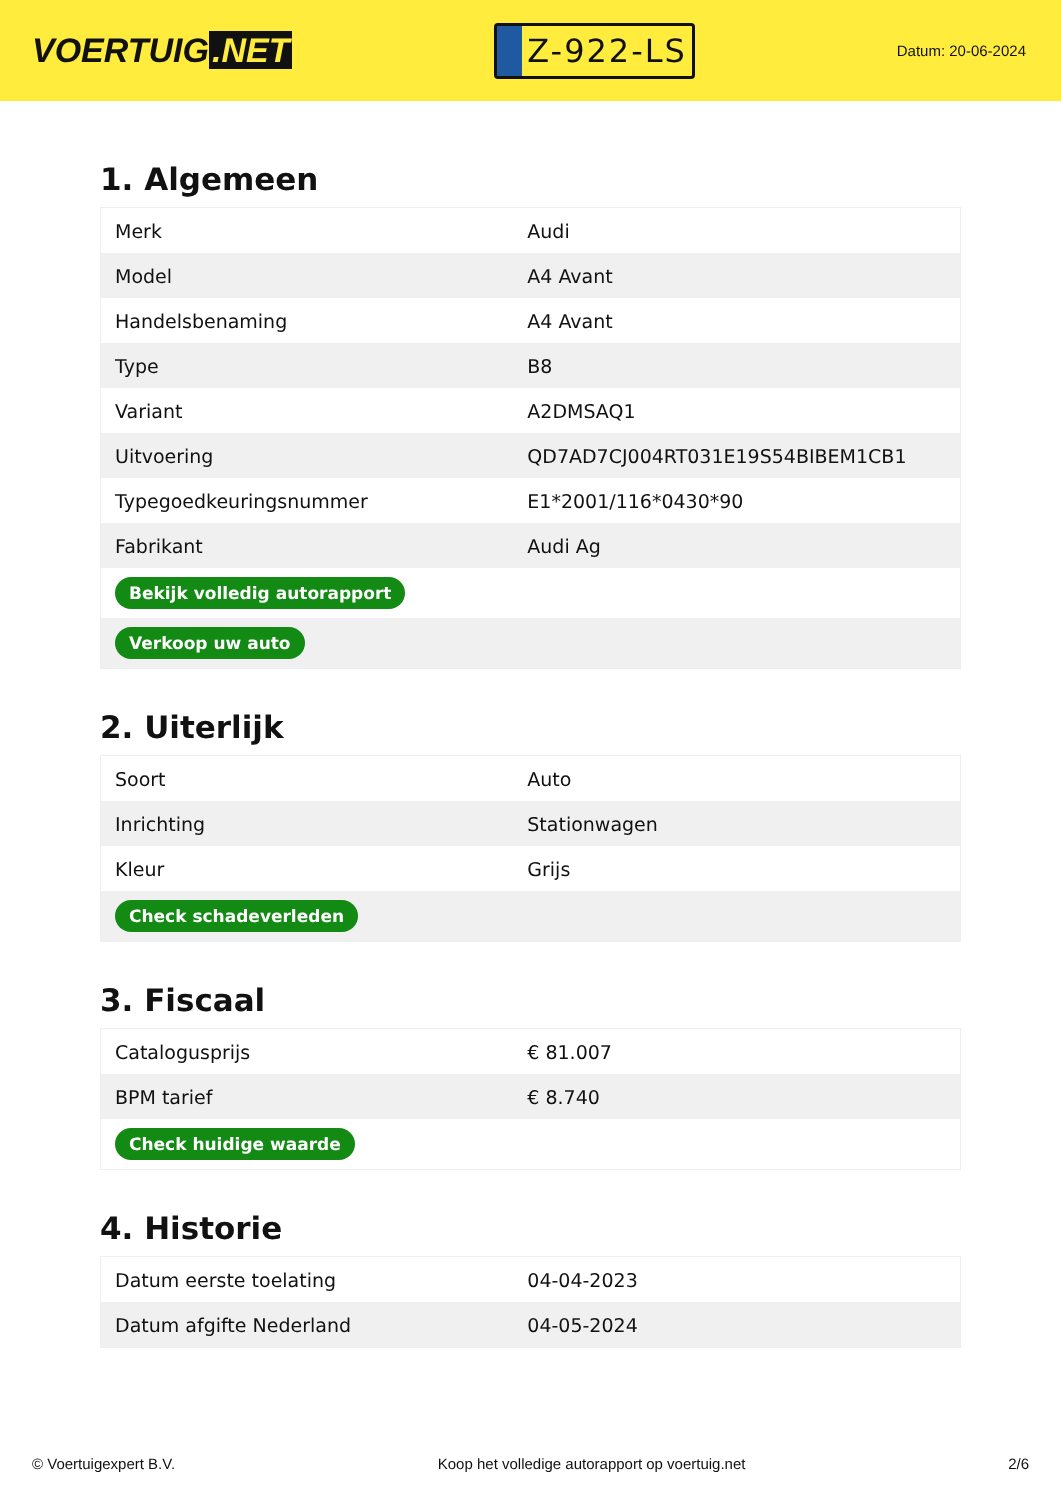VOERTUIG.NET
Z-922-LS
Datum: 20-06-2024
1. Algemeen
| Merk | Audi |
| Model | A4 Avant |
| Handelsbenaming | A4 Avant |
| Type | B8 |
| Variant | A2DMSAQ1 |
| Uitvoering | QD7AD7CJ004RT031E19S54BIBEM1CB1 |
| Typegoedkeuringsnummer | E1*2001/116*0430*90 |
| Fabrikant | Audi Ag |
| Bekijk volledig autorapport | |
| Verkoop uw auto | |
2. Uiterlijk
| Soort | Auto |
| Inrichting | Stationwagen |
| Kleur | Grijs |
| Check schadeverleden | |
3. Fiscaal
| Catalogusprijs | € 81.007 |
| BPM tarief | € 8.740 |
| Check huidige waarde | |
4. Historie
| Datum eerste toelating | 04-04-2023 |
| Datum afgifte Nederland | 04-05-2024 |
© Voertuigexpert B.V. Koop het volledige autorapport op voertuig.net 2/6